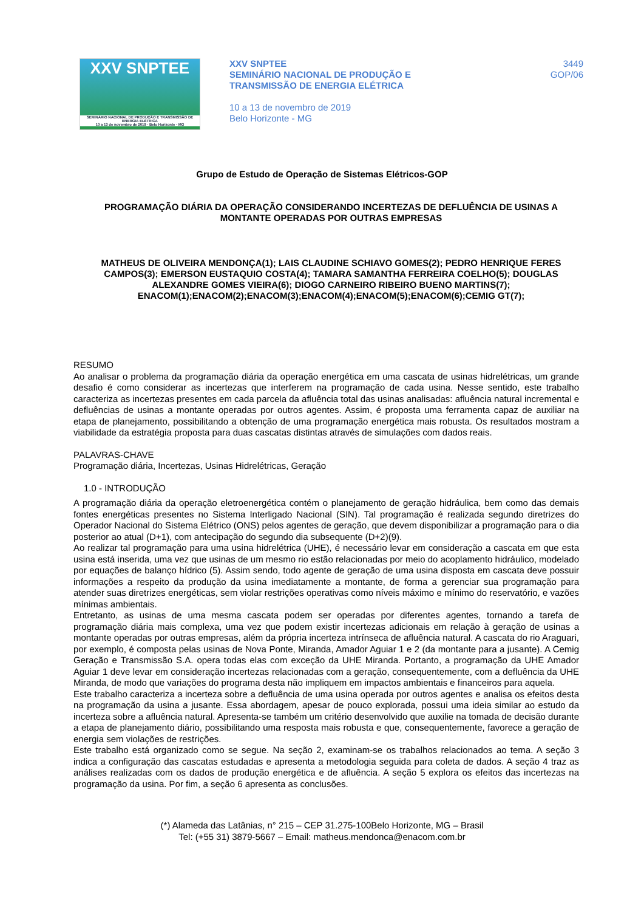XXV SNPTEE
SEMINÁRIO NACIONAL DE PRODUÇÃO E TRANSMISSÃO DE ENERGIA ELÉTRICA
10 a 13 de novembro de 2019 - Belo Horizonte - MG
XXV SNPTEE
SEMINÁRIO NACIONAL DE PRODUÇÃO E
TRANSMISSÃO DE ENERGIA ELÉTRICA
10 a 13 de novembro de 2019
Belo Horizonte - MG
3449
GOP/06
Grupo de Estudo de Operação de Sistemas Elétricos-GOP
PROGRAMAÇÃO DIÁRIA DA OPERAÇÃO CONSIDERANDO INCERTEZAS DE DEFLUÊNCIA DE USINAS A MONTANTE OPERADAS POR OUTRAS EMPRESAS
MATHEUS DE OLIVEIRA MENDONÇA(1); LAIS CLAUDINE SCHIAVO GOMES(2); PEDRO HENRIQUE FERES CAMPOS(3); EMERSON EUSTAQUIO COSTA(4); TAMARA SAMANTHA FERREIRA COELHO(5); DOUGLAS ALEXANDRE GOMES VIEIRA(6); DIOGO CARNEIRO RIBEIRO BUENO MARTINS(7); ENACOM(1);ENACOM(2);ENACOM(3);ENACOM(4);ENACOM(5);ENACOM(6);CEMIG GT(7);
RESUMO
Ao analisar o problema da programação diária da operação energética em uma cascata de usinas hidrelétricas, um grande desafio é como considerar as incertezas que interferem na programação de cada usina. Nesse sentido, este trabalho caracteriza as incertezas presentes em cada parcela da afluência total das usinas analisadas: afluência natural incremental e defluências de usinas a montante operadas por outros agentes. Assim, é proposta uma ferramenta capaz de auxiliar na etapa de planejamento, possibilitando a obtenção de uma programação energética mais robusta. Os resultados mostram a viabilidade da estratégia proposta para duas cascatas distintas através de simulações com dados reais.
PALAVRAS-CHAVE
Programação diária, Incertezas, Usinas Hidrelétricas, Geração
1.0 - INTRODUÇÃO
A programação diária da operação eletroenergética contém o planejamento de geração hidráulica, bem como das demais fontes energéticas presentes no Sistema Interligado Nacional (SIN). Tal programação é realizada segundo diretrizes do Operador Nacional do Sistema Elétrico (ONS) pelos agentes de geração, que devem disponibilizar a programação para o dia posterior ao atual (D+1), com antecipação do segundo dia subsequente (D+2)(9).
Ao realizar tal programação para uma usina hidrelétrica (UHE), é necessário levar em consideração a cascata em que esta usina está inserida, uma vez que usinas de um mesmo rio estão relacionadas por meio do acoplamento hidráulico, modelado por equações de balanço hídrico (5). Assim sendo, todo agente de geração de uma usina disposta em cascata deve possuir informações a respeito da produção da usina imediatamente a montante, de forma a gerenciar sua programação para atender suas diretrizes energéticas, sem violar restrições operativas como níveis máximo e mínimo do reservatório, e vazões mínimas ambientais.
Entretanto, as usinas de uma mesma cascata podem ser operadas por diferentes agentes, tornando a tarefa de programação diária mais complexa, uma vez que podem existir incertezas adicionais em relação à geração de usinas a montante operadas por outras empresas, além da própria incerteza intrínseca de afluência natural. A cascata do rio Araguari, por exemplo, é composta pelas usinas de Nova Ponte, Miranda, Amador Aguiar 1 e 2 (da montante para a jusante). A Cemig Geração e Transmissão S.A. opera todas elas com exceção da UHE Miranda. Portanto, a programação da UHE Amador Aguiar 1 deve levar em consideração incertezas relacionadas com a geração, consequentemente, com a defluência da UHE Miranda, de modo que variações do programa desta não impliquem em impactos ambientais e financeiros para aquela.
Este trabalho caracteriza a incerteza sobre a defluência de uma usina operada por outros agentes e analisa os efeitos desta na programação da usina a jusante. Essa abordagem, apesar de pouco explorada, possui uma ideia similar ao estudo da incerteza sobre a afluência natural. Apresenta-se também um critério desenvolvido que auxilie na tomada de decisão durante a etapa de planejamento diário, possibilitando uma resposta mais robusta e que, consequentemente, favorece a geração de energia sem violações de restrições.
Este trabalho está organizado como se segue. Na seção 2, examinam-se os trabalhos relacionados ao tema. A seção 3 indica a configuração das cascatas estudadas e apresenta a metodologia seguida para coleta de dados. A seção 4 traz as análises realizadas com os dados de produção energética e de afluência. A seção 5 explora os efeitos das incertezas na programação da usina. Por fim, a seção 6 apresenta as conclusões.
(*) Alameda das Latânias, n° 215 – CEP 31.275-100Belo Horizonte, MG – Brasil
Tel: (+55 31) 3879-5667 – Email: matheus.mendonca@enacom.com.br